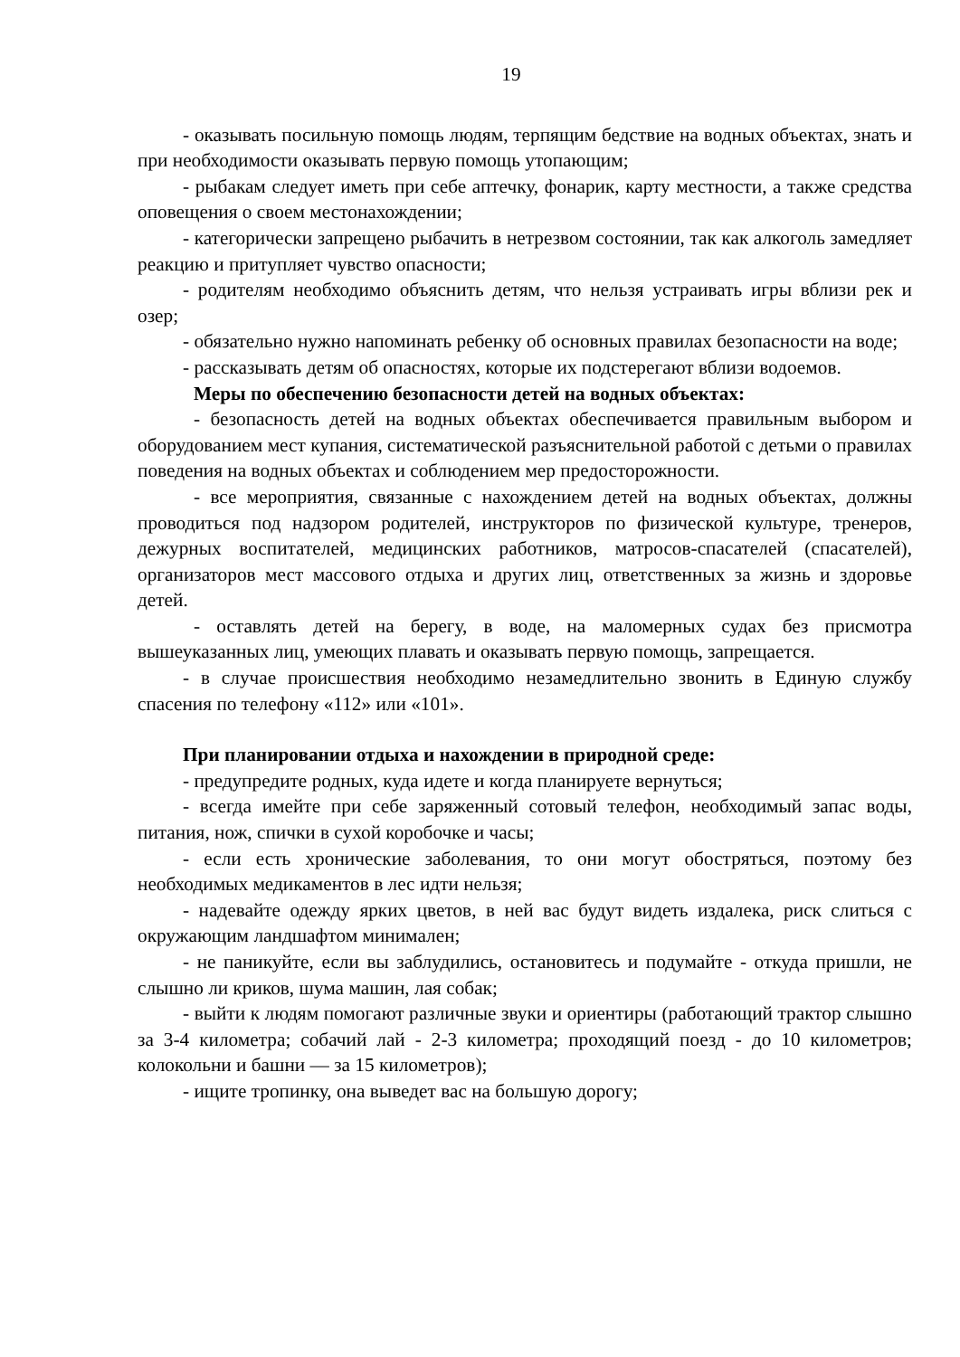19
- оказывать посильную помощь людям, терпящим бедствие на водных объектах, знать и при необходимости оказывать первую помощь утопающим;
- рыбакам следует иметь при себе аптечку, фонарик, карту местности, а также средства оповещения о своем местонахождении;
- категорически запрещено рыбачить в нетрезвом состоянии, так как алкоголь замедляет реакцию и притупляет чувство опасности;
- родителям необходимо объяснить детям, что нельзя устраивать игры вблизи рек и озер;
- обязательно нужно напоминать ребенку об основных правилах безопасности на воде;
- рассказывать детям об опасностях, которые их подстерегают вблизи водоемов.
Меры по обеспечению безопасности детей на водных объектах:
- безопасность детей на водных объектах обеспечивается правильным выбором и оборудованием мест купания, систематической разъяснительной работой с детьми о правилах поведения на водных объектах и соблюдением мер предосторожности.
- все мероприятия, связанные с нахождением детей на водных объектах, должны проводиться под надзором родителей, инструкторов по физической культуре, тренеров, дежурных воспитателей, медицинских работников, матросов-спасателей (спасателей), организаторов мест массового отдыха и других лиц, ответственных за жизнь и здоровье детей.
- оставлять детей на берегу, в воде, на маломерных судах без присмотра вышеуказанных лиц, умеющих плавать и оказывать первую помощь, запрещается.
- в случае происшествия необходимо незамедлительно звонить в Единую службу спасения по телефону «112» или «101».
При планировании отдыха и нахождении в природной среде:
- предупредите родных, куда идете и когда планируете вернуться;
- всегда имейте при себе заряженный сотовый телефон, необходимый запас воды, питания, нож, спички в сухой коробочке и часы;
- если есть хронические заболевания, то они могут обостряться, поэтому без необходимых медикаментов в лес идти нельзя;
- надевайте одежду ярких цветов, в ней вас будут видеть издалека, риск слиться с окружающим ландшафтом минимален;
- не паникуйте, если вы заблудились, остановитесь и подумайте - откуда пришли, не слышно ли криков, шума машин, лая собак;
- выйти к людям помогают различные звуки и ориентиры (работающий трактор слышно за 3-4 километра; собачий лай - 2-3 километра; проходящий поезд - до 10 километров; колокольни и башни — за 15 километров);
- ищите тропинку, она выведет вас на большую дорогу;